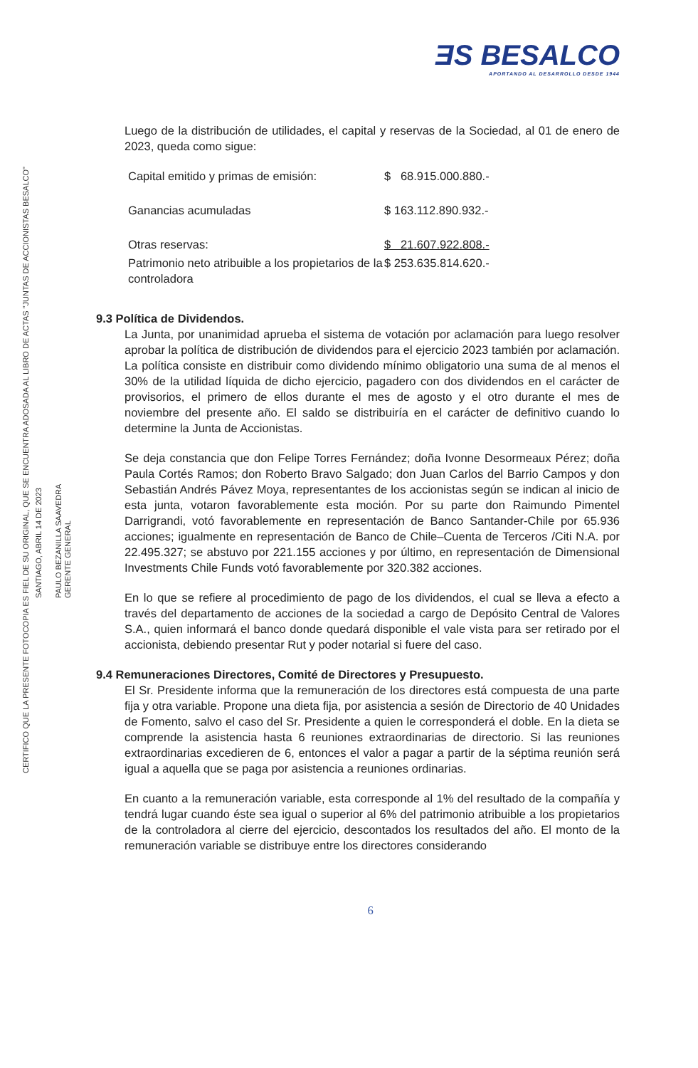CERTIFICO QUE LA PRESENTE FOTOCOPIA ES FIEL DE SU ORIGINAL, QUE SE ENCUENTRA ADOSADA AL LIBRO DE ACTAS "JUNTAS DE ACCIONISTAS BESALCO"
SANTIAGO, ABRIL 14 DE 2023
PAULO BEZANILLA SAAVEDRA
GERENTE GENERAL
ƎS BESALCO
APORTANDO AL DESARROLLO DESDE 1944
Luego de la distribución de utilidades, el capital y reservas de la Sociedad, al 01 de enero de 2023, queda como sigue:
| Capital emitido y primas de emisión: | $ 68.915.000.880.- |
| Ganancias acumuladas | $ 163.112.890.932.- |
| Otras reservas: | $ 21.607.922.808.- |
| Patrimonio neto atribuible a los propietarios de la controladora | $ 253.635.814.620.- |
9.3 Política de Dividendos.
La Junta, por unanimidad aprueba el sistema de votación por aclamación para luego resolver aprobar la política de distribución de dividendos para el ejercicio 2023 también por aclamación. La política consiste en distribuir como dividendo mínimo obligatorio una suma de al menos el 30% de la utilidad líquida de dicho ejercicio, pagadero con dos dividendos en el carácter de provisorios, el primero de ellos durante el mes de agosto y el otro durante el mes de noviembre del presente año. El saldo se distribuiría en el carácter de definitivo cuando lo determine la Junta de Accionistas.
Se deja constancia que don Felipe Torres Fernández; doña Ivonne Desormeaux Pérez; doña Paula Cortés Ramos; don Roberto Bravo Salgado; don Juan Carlos del Barrio Campos y don Sebastián Andrés Pávez Moya, representantes de los accionistas según se indican al inicio de esta junta, votaron favorablemente esta moción. Por su parte don Raimundo Pimentel Darrigrandi, votó favorablemente en representación de Banco Santander-Chile por 65.936 acciones; igualmente en representación de Banco de Chile–Cuenta de Terceros /Citi N.A. por 22.495.327; se abstuvo por 221.155 acciones y por último, en representación de Dimensional Investments Chile Funds votó favorablemente por 320.382 acciones.
En lo que se refiere al procedimiento de pago de los dividendos, el cual se lleva a efecto a través del departamento de acciones de la sociedad a cargo de Depósito Central de Valores S.A., quien informará el banco donde quedará disponible el vale vista para ser retirado por el accionista, debiendo presentar Rut y poder notarial si fuere del caso.
9.4 Remuneraciones Directores, Comité de Directores y Presupuesto.
El Sr. Presidente informa que la remuneración de los directores está compuesta de una parte fija y otra variable. Propone una dieta fija, por asistencia a sesión de Directorio de 40 Unidades de Fomento, salvo el caso del Sr. Presidente a quien le corresponderá el doble. En la dieta se comprende la asistencia hasta 6 reuniones extraordinarias de directorio. Si las reuniones extraordinarias excedieren de 6, entonces el valor a pagar a partir de la séptima reunión será igual a aquella que se paga por asistencia a reuniones ordinarias.
En cuanto a la remuneración variable, esta corresponde al 1% del resultado de la compañía y tendrá lugar cuando éste sea igual o superior al 6% del patrimonio atribuible a los propietarios de la controladora al cierre del ejercicio, descontados los resultados del año. El monto de la remuneración variable se distribuye entre los directores considerando
6